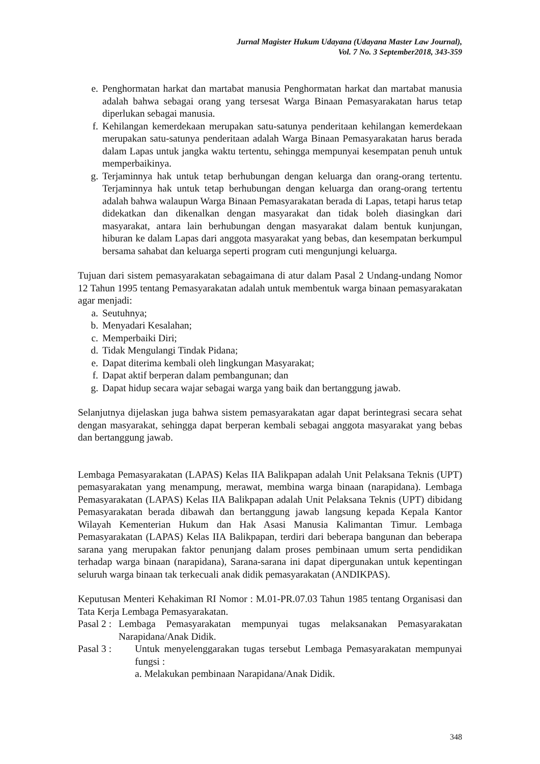Jurnal Magister Hukum Udayana (Udayana Master Law Journal),
Vol. 7 No. 3 September2018, 343-359
e. Penghormatan harkat dan martabat manusia Penghormatan harkat dan martabat manusia adalah bahwa sebagai orang yang tersesat Warga Binaan Pemasyarakatan harus tetap diperlukan sebagai manusia.
f. Kehilangan kemerdekaan merupakan satu-satunya penderitaan kehilangan kemerdekaan merupakan satu-satunya penderitaan adalah Warga Binaan Pemasyarakatan harus berada dalam Lapas untuk jangka waktu tertentu, sehingga mempunyai kesempatan penuh untuk memperbaikinya.
g. Terjaminnya hak untuk tetap berhubungan dengan keluarga dan orang-orang tertentu. Terjaminnya hak untuk tetap berhubungan dengan keluarga dan orang-orang tertentu adalah bahwa walaupun Warga Binaan Pemasyarakatan berada di Lapas, tetapi harus tetap didekatkan dan dikenalkan dengan masyarakat dan tidak boleh diasingkan dari masyarakat, antara lain berhubungan dengan masyarakat dalam bentuk kunjungan, hiburan ke dalam Lapas dari anggota masyarakat yang bebas, dan kesempatan berkumpul bersama sahabat dan keluarga seperti program cuti mengunjungi keluarga.
Tujuan dari sistem pemasyarakatan sebagaimana di atur dalam Pasal 2 Undang-undang Nomor 12 Tahun 1995 tentang Pemasyarakatan adalah untuk membentuk warga binaan pemasyarakatan agar menjadi:
a. Seutuhnya;
b. Menyadari Kesalahan;
c. Memperbaiki Diri;
d. Tidak Mengulangi Tindak Pidana;
e. Dapat diterima kembali oleh lingkungan Masyarakat;
f. Dapat aktif berperan dalam pembangunan; dan
g. Dapat hidup secara wajar sebagai warga yang baik dan bertanggung jawab.
Selanjutnya dijelaskan juga bahwa sistem pemasyarakatan agar dapat berintegrasi secara sehat dengan masyarakat, sehingga dapat berperan kembali sebagai anggota masyarakat yang bebas dan bertanggung jawab.
Lembaga Pemasyarakatan (LAPAS) Kelas IIA Balikpapan adalah Unit Pelaksana Teknis (UPT) pemasyarakatan yang menampung, merawat, membina warga binaan (narapidana). Lembaga Pemasyarakatan (LAPAS) Kelas IIA Balikpapan adalah Unit Pelaksana Teknis (UPT) dibidang Pemasyarakatan berada dibawah dan bertanggung jawab langsung kepada Kepala Kantor Wilayah Kementerian Hukum dan Hak Asasi Manusia Kalimantan Timur. Lembaga Pemasyarakatan (LAPAS) Kelas IIA Balikpapan, terdiri dari beberapa bangunan dan beberapa sarana yang merupakan faktor penunjang dalam proses pembinaan umum serta pendidikan terhadap warga binaan (narapidana), Sarana-sarana ini dapat dipergunakan untuk kepentingan seluruh warga binaan tak terkecuali anak didik pemasyarakatan (ANDIKPAS).
Keputusan Menteri Kehakiman RI Nomor : M.01-PR.07.03 Tahun 1985 tentang Organisasi dan Tata Kerja Lembaga Pemasyarakatan.
Pasal 2 : Lembaga Pemasyarakatan mempunyai tugas melaksanakan Pemasyarakatan Narapidana/Anak Didik.
Pasal 3 : Untuk menyelenggarakan tugas tersebut Lembaga Pemasyarakatan mempunyai fungsi :
a. Melakukan pembinaan Narapidana/Anak Didik.
348